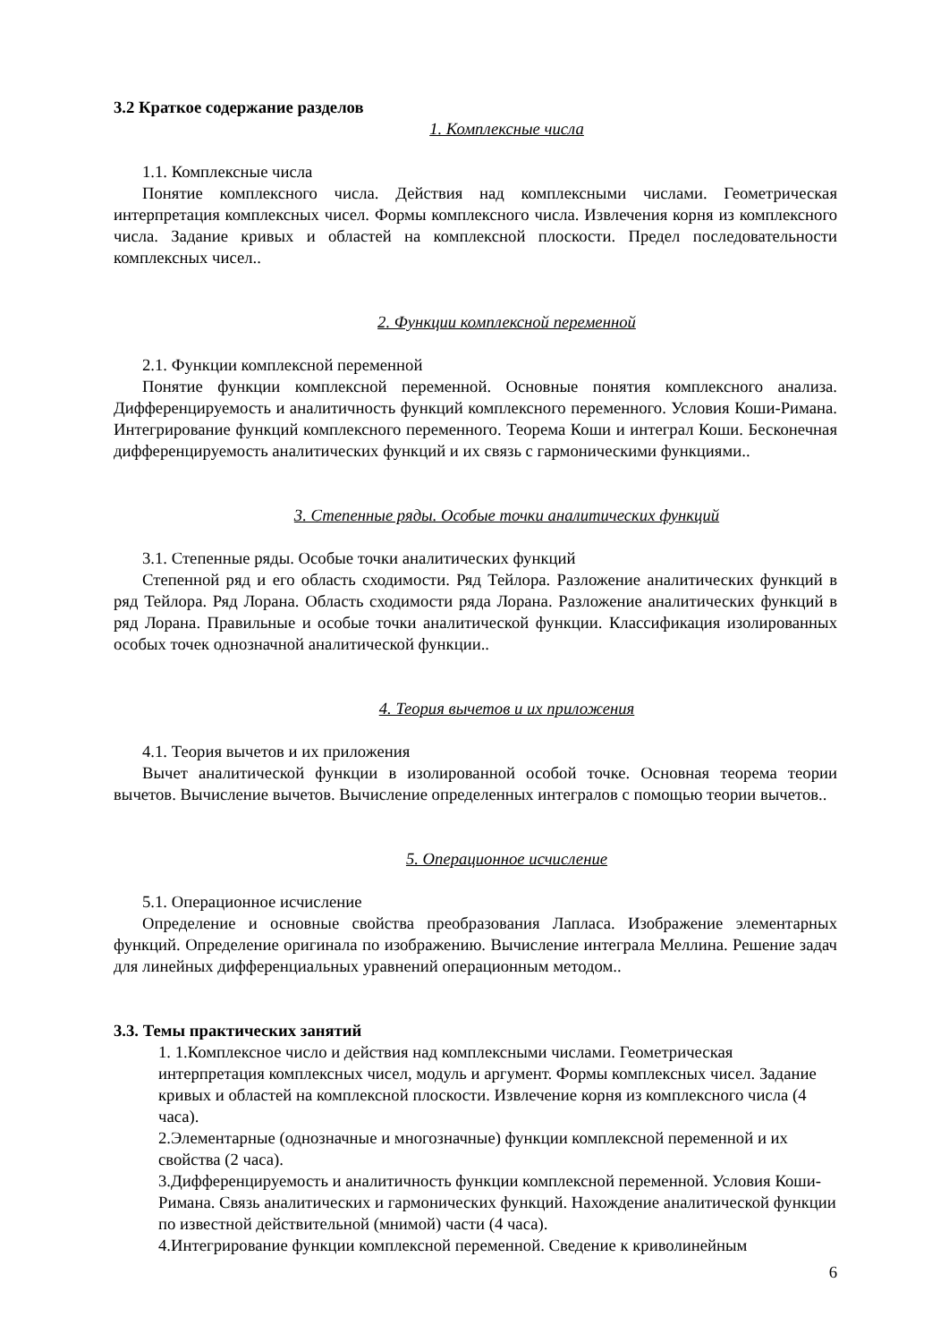3.2 Краткое содержание разделов
1. Комплексные числа
1.1. Комплексные числа
Понятие комплексного числа. Действия над комплексными числами. Геометрическая интерпретация комплексных чисел. Формы комплексного числа. Извлечения корня из комплексного числа. Задание кривых и областей на комплексной плоскости. Предел последовательности комплексных чисел..
2. Функции комплексной переменной
2.1. Функции комплексной переменной
Понятие функции комплексной переменной. Основные понятия комплексного анализа. Дифференцируемость и аналитичность функций комплексного переменного. Условия Коши-Римана. Интегрирование функций комплексного переменного. Теорема Коши и интеграл Коши. Бесконечная дифференцируемость аналитических функций и их связь с гармоническими функциями..
3. Степенные ряды. Особые точки аналитических функций
3.1. Степенные ряды. Особые точки аналитических функций
Степенной ряд и его область сходимости. Ряд Тейлора. Разложение аналитических функций в ряд Тейлора. Ряд Лорана. Область сходимости ряда Лорана. Разложение аналитических функций в ряд Лорана. Правильные и особые точки аналитической функции. Классификация изолированных особых точек однозначной аналитической функции..
4. Теория вычетов и их приложения
4.1. Теория вычетов и их приложения
Вычет аналитической функции в изолированной особой точке. Основная теорема теории вычетов. Вычисление вычетов. Вычисление определенных интегралов с помощью теории вычетов..
5. Операционное исчисление
5.1. Операционное исчисление
Определение и основные свойства преобразования Лапласа. Изображение элементарных функций. Определение оригинала по изображению. Вычисление интеграла Меллина. Решение задач для линейных дифференциальных уравнений операционным методом..
3.3. Темы практических занятий
1. 1.Комплексное число и действия над комплексными числами. Геометрическая интерпретация комплексных чисел, модуль и аргумент. Формы комплексных чисел. Задание кривых и областей на комплексной плоскости. Извлечение корня из комплексного числа (4 часа).
2.Элементарные (однозначные и многозначные) функции комплексной переменной и их свойства (2 часа).
3.Дифференцируемость и аналитичность функции комплексной переменной. Условия Коши-Римана. Связь аналитических и гармонических функций. Нахождение аналитической функции по известной действительной (мнимой) части (4 часа).
4.Интегрирование функции комплексной переменной. Сведение к криволинейным
6